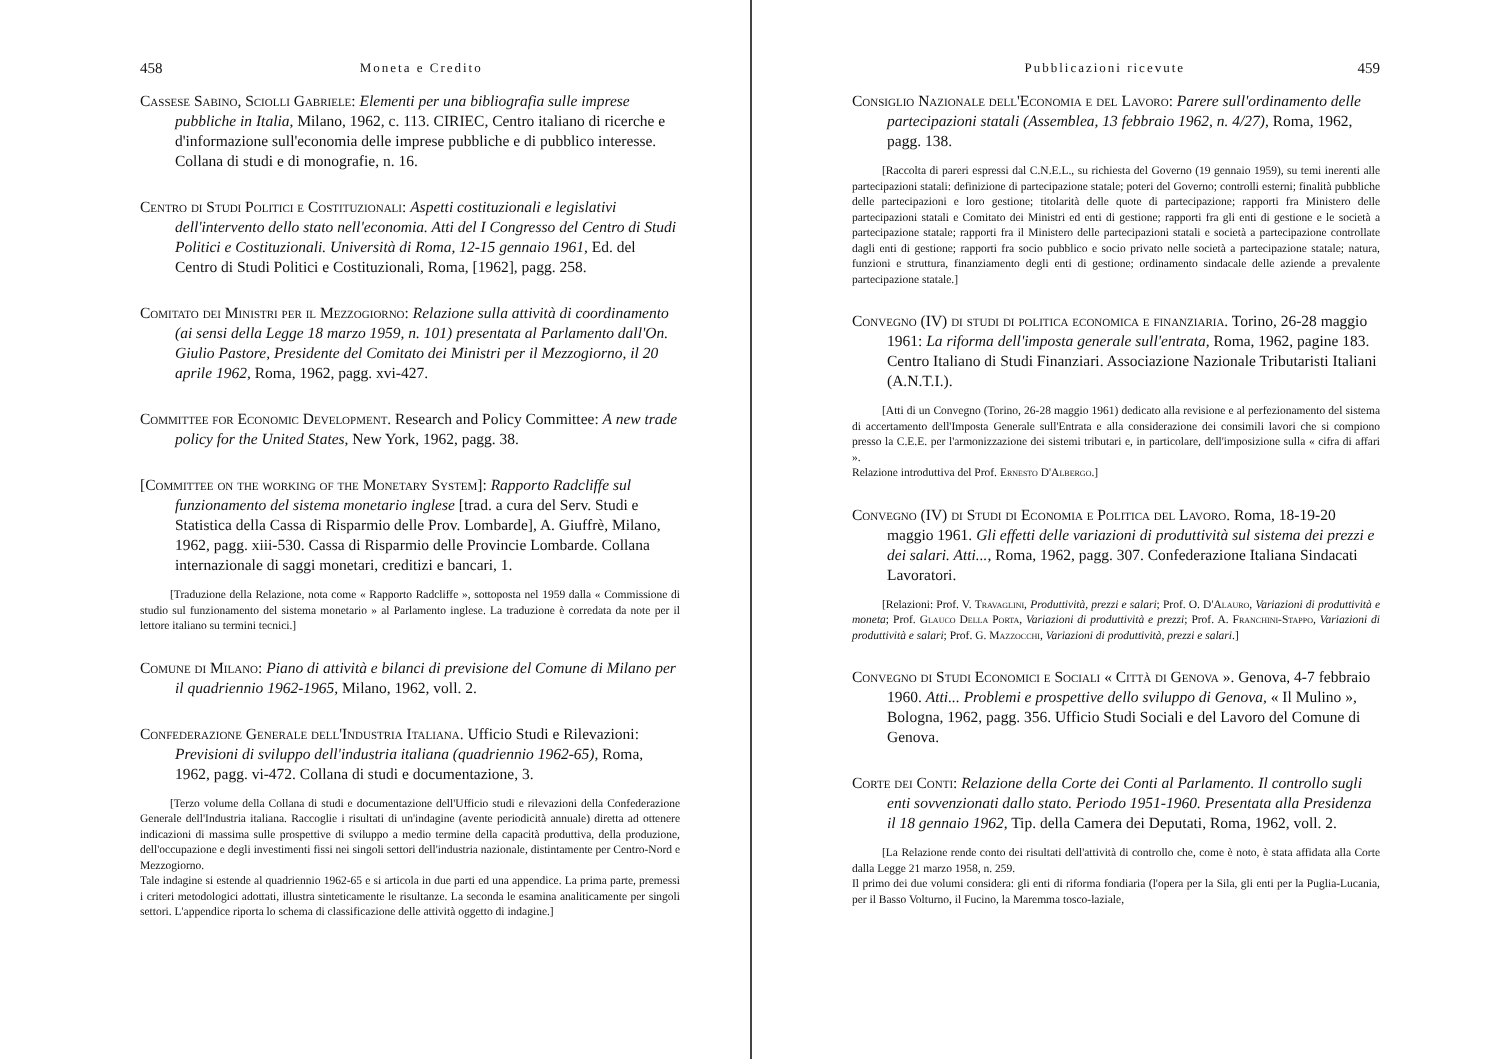458 Moneta e Credito
Cassese Sabino, Sciolli Gabriele: Elementi per una bibliografia sulle imprese pubbliche in Italia, Milano, 1962, c. 113. CIRIEC, Centro italiano di ricerche e d'informazione sull'economia delle imprese pubbliche e di pubblico interesse. Collana di studi e di monografie, n. 16.
Centro di Studi Politici e Costituzionali: Aspetti costituzionali e legislativi dell'intervento dello stato nell'economia. Atti del I Congresso del Centro di Studi Politici e Costituzionali. Università di Roma, 12-15 gennaio 1961, Ed. del Centro di Studi Politici e Costituzionali, Roma, [1962], pagg. 258.
Comitato dei Ministri per il Mezzogiorno: Relazione sulla attività di coordinamento (ai sensi della Legge 18 marzo 1959, n. 101) presentata al Parlamento dall'On. Giulio Pastore, Presidente del Comitato dei Ministri per il Mezzogiorno, il 20 aprile 1962, Roma, 1962, pagg. xvi-427.
Committee for Economic Development. Research and Policy Committee: A new trade policy for the United States, New York, 1962, pagg. 38.
[Committee on the working of the Monetary System]: Rapporto Radcliffe sul funzionamento del sistema monetario inglese [trad. a cura del Serv. Studi e Statistica della Cassa di Risparmio delle Prov. Lombarde], A. Giuffrè, Milano, 1962, pagg. xiii-530. Cassa di Risparmio delle Provincie Lombarde. Collana internazionale di saggi monetari, creditizi e bancari, 1.
[Traduzione della Relazione, nota come « Rapporto Radcliffe », sottoposta nel 1959 dalla « Commissione di studio sul funzionamento del sistema monetario » al Parlamento inglese. La traduzione è corredata da note per il lettore italiano su termini tecnici.]
Comune di Milano: Piano di attività e bilanci di previsione del Comune di Milano per il quadriennio 1962-1965, Milano, 1962, voll. 2.
Confederazione Generale dell'Industria Italiana. Ufficio Studi e Rilevazioni: Previsioni di sviluppo dell'industria italiana (quadriennio 1962-65), Roma, 1962, pagg. vi-472. Collana di studi e documentazione, 3.
[Terzo volume della Collana di studi e documentazione dell'Ufficio studi e rilevazioni della Confederazione Generale dell'Industria italiana. Raccoglie i risultati di un'indagine (avente periodicità annuale) diretta ad ottenere indicazioni di massima sulle prospettive di sviluppo a medio termine della capacità produttiva, della produzione, dell'occupazione e degli investimenti fissi nei singoli settori dell'industria nazionale, distintamente per Centro-Nord e Mezzogiorno.
Tale indagine si estende al quadriennio 1962-65 e si articola in due parti ed una appendice. La prima parte, premessi i criteri metodologici adottati, illustra sinteticamente le risultanze. La seconda le esamina analiticamente per singoli settori. L'appendice riporta lo schema di classificazione delle attività oggetto di indagine.]
Pubblicazioni ricevute 459
Consiglio Nazionale dell'Economia e del Lavoro: Parere sull'ordinamento delle partecipazioni statali (Assemblea, 13 febbraio 1962, n. 4/27), Roma, 1962, pagg. 138.
[Raccolta di pareri espressi dal C.N.E.L., su richiesta del Governo (19 gennaio 1959), su temi inerenti alle partecipazioni statali: definizione di partecipazione statale; poteri del Governo; controlli esterni; finalità pubbliche delle partecipazioni e loro gestione; titolarità delle quote di partecipazione; rapporti fra Ministero delle partecipazioni statali e Comitato dei Ministri ed enti di gestione; rapporti fra gli enti di gestione e le società a partecipazione statale; rapporti fra il Ministero delle partecipazioni statali e società a partecipazione controllate dagli enti di gestione; rapporti fra socio pubblico e socio privato nelle società a partecipazione statale; natura, funzioni e struttura, finanziamento degli enti di gestione; ordinamento sindacale delle aziende a prevalente partecipazione statale.]
Convegno (IV) di studi di politica economica e finanziaria. Torino, 26-28 maggio 1961: La riforma dell'imposta generale sull'entrata, Roma, 1962, pagine 183. Centro Italiano di Studi Finanziari. Associazione Nazionale Tributaristi Italiani (A.N.T.I.).
[Atti di un Convegno (Torino, 26-28 maggio 1961) dedicato alla revisione e al perfezionamento del sistema di accertamento dell'Imposta Generale sull'Entrata e alla considerazione dei consimili lavori che si compiono presso la C.E.E. per l'armonizzazione dei sistemi tributari e, in particolare, dell'imposizione sulla « cifra di affari ».
Relazione introduttiva del Prof. Ernesto D'Albergo.]
Convegno (IV) di Studi di Economia e Politica del Lavoro. Roma, 18-19-20 maggio 1961. Gli effetti delle variazioni di produttività sul sistema dei prezzi e dei salari. Atti..., Roma, 1962, pagg. 307. Confederazione Italiana Sindacati Lavoratori.
[Relazioni: Prof. V. Travaglini, Produttività, prezzi e salari; Prof. O. D'Alauro, Variazioni di produttività e moneta; Prof. Glauco Della Porta, Variazioni di produttività e prezzi; Prof. A. Franchini-Stappo, Variazioni di produttività e salari; Prof. G. Mazzocchi, Variazioni di produttività, prezzi e salari.]
Convegno di Studi Economici e Sociali « Città di Genova ». Genova, 4-7 febbraio 1960. Atti... Problemi e prospettive dello sviluppo di Genova, « Il Mulino », Bologna, 1962, pagg. 356. Ufficio Studi Sociali e del Lavoro del Comune di Genova.
Corte dei Conti: Relazione della Corte dei Conti al Parlamento. Il controllo sugli enti sovvenzionati dallo stato. Periodo 1951-1960. Presentata alla Presidenza il 18 gennaio 1962, Tip. della Camera dei Deputati, Roma, 1962, voll. 2.
[La Relazione rende conto dei risultati dell'attività di controllo che, come è noto, è stata affidata alla Corte dalla Legge 21 marzo 1958, n. 259.
Il primo dei due volumi considera: gli enti di riforma fondiaria (l'opera per la Sila, gli enti per la Puglia-Lucania, per il Basso Volturno, il Fucino, la Maremma tosco-laziale,